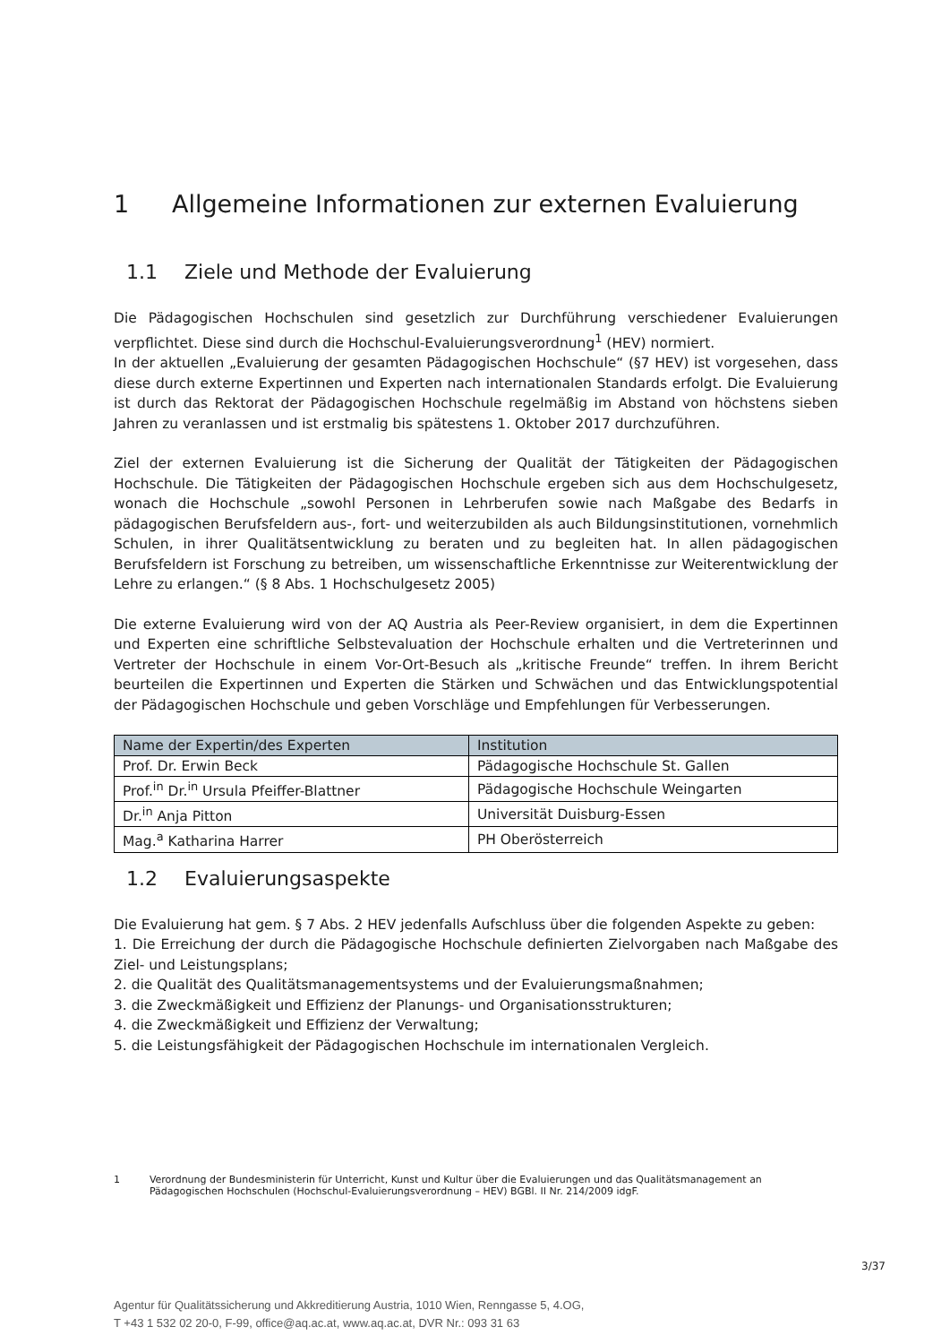1 Allgemeine Informationen zur externen Evaluierung
1.1 Ziele und Methode der Evaluierung
Die Pädagogischen Hochschulen sind gesetzlich zur Durchführung verschiedener Evaluierungen verpflichtet. Diese sind durch die Hochschul-Evaluierungsverordnung<sup>1</sup> (HEV) normiert.
In der aktuellen „Evaluierung der gesamten Pädagogischen Hochschule“ (§7 HEV) ist vorgesehen, dass diese durch externe Expertinnen und Experten nach internationalen Standards erfolgt. Die Evaluierung ist durch das Rektorat der Pädagogischen Hochschule regelmäßig im Abstand von höchstens sieben Jahren zu veranlassen und ist erstmalig bis spätestens 1. Oktober 2017 durchzuführen.
Ziel der externen Evaluierung ist die Sicherung der Qualität der Tätigkeiten der Pädagogischen Hochschule. Die Tätigkeiten der Pädagogischen Hochschule ergeben sich aus dem Hochschulgesetz, wonach die Hochschule „sowohl Personen in Lehrberufen sowie nach Maßgabe des Bedarfs in pädagogischen Berufsfeldern aus-, fort- und weiterzubilden als auch Bildungsinstitutionen, vornehmlich Schulen, in ihrer Qualitätsentwicklung zu beraten und zu begleiten hat. In allen pädagogischen Berufsfeldern ist Forschung zu betreiben, um wissenschaftliche Erkenntnisse zur Weiterentwicklung der Lehre zu erlangen.“ (§ 8 Abs. 1 Hochschulgesetz 2005)
Die externe Evaluierung wird von der AQ Austria als Peer-Review organisiert, in dem die Expertinnen und Experten eine schriftliche Selbstevaluation der Hochschule erhalten und die Vertreterinnen und Vertreter der Hochschule in einem Vor-Ort-Besuch als „kritische Freunde“ treffen. In ihrem Bericht beurteilen die Expertinnen und Experten die Stärken und Schwächen und das Entwicklungspotential der Pädagogischen Hochschule und geben Vorschläge und Empfehlungen für Verbesserungen.
| Name der Expertin/des Experten | Institution |
| --- | --- |
| Prof. Dr. Erwin Beck | Pädagogische Hochschule St. Gallen |
| Prof.<sup>in</sup> Dr.<sup>in</sup> Ursula Pfeiffer-Blattner | Pädagogische Hochschule Weingarten |
| Dr.<sup>in</sup> Anja Pitton | Universität Duisburg-Essen |
| Mag.<sup>a</sup> Katharina Harrer | PH Oberösterreich |
1.2 Evaluierungsaspekte
Die Evaluierung hat gem. § 7 Abs. 2 HEV jedenfalls Aufschluss über die folgenden Aspekte zu geben:
1. Die Erreichung der durch die Pädagogische Hochschule definierten Zielvorgaben nach Maßgabe des Ziel- und Leistungsplans;
2. die Qualität des Qualitätsmanagementsystems und der Evaluierungsmaßnahmen;
3. die Zweckmäßigkeit und Effizienz der Planungs- und Organisationsstrukturen;
4. die Zweckmäßigkeit und Effizienz der Verwaltung;
5. die Leistungsfähigkeit der Pädagogischen Hochschule im internationalen Vergleich.
1 Verordnung der Bundesministerin für Unterricht, Kunst und Kultur über die Evaluierungen und das Qualitätsmanagement an Pädagogischen Hochschulen (Hochschul-Evaluierungsverordnung – HEV) BGBl. II Nr. 214/2009 idgF.
3/37
Agentur für Qualitätssicherung und Akkreditierung Austria, 1010 Wien, Renngasse 5, 4.OG,
T +43 1 532 02 20-0, F-99, office@aq.ac.at, www.aq.ac.at, DVR Nr.: 093 31 63